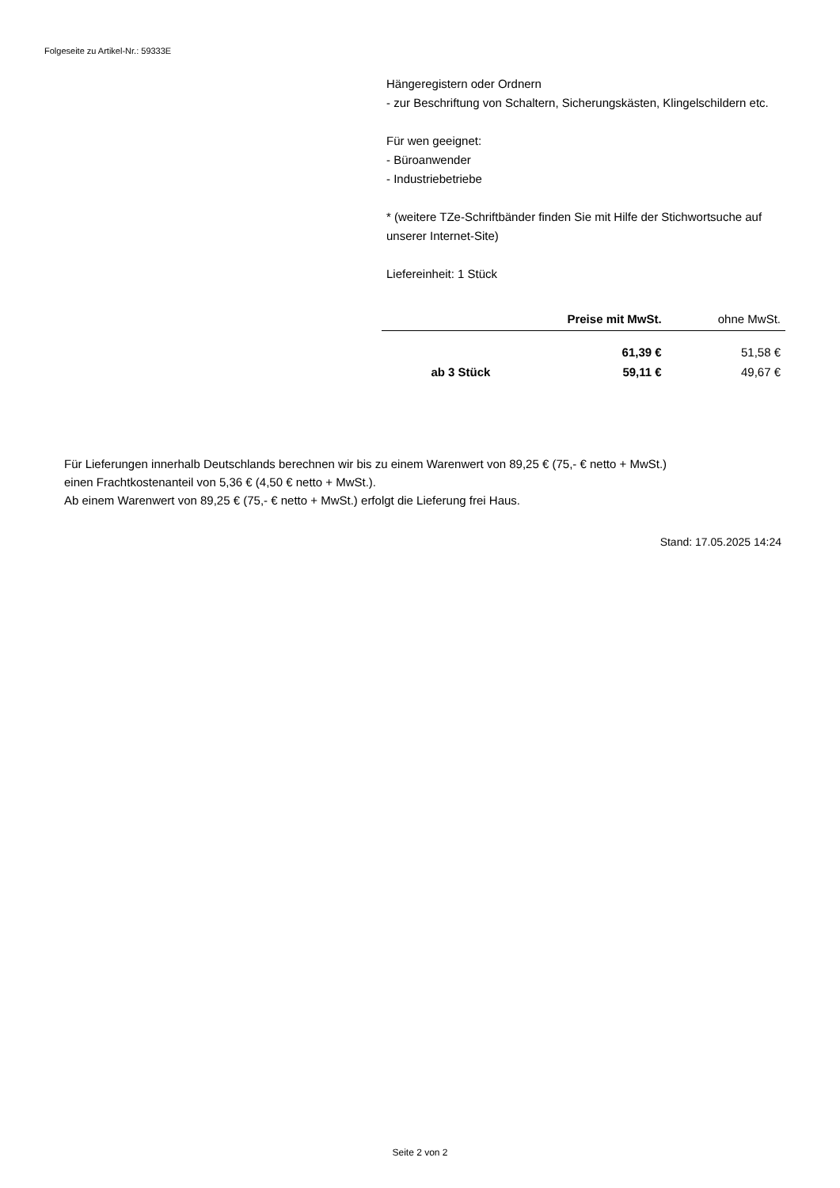Folgeseite zu Artikel-Nr.: 59333E
Hängeregistern oder Ordnern
- zur Beschriftung von Schaltern, Sicherungskästen, Klingelschildern etc.
Für wen geeignet:
- Büroanwender
- Industriebetriebe
* (weitere TZe-Schriftbänder finden Sie mit Hilfe der Stichwortsuche auf unserer Internet-Site)
Liefereinheit: 1 Stück
| | Preise mit MwSt. | ohne MwSt. |
| --- | --- | --- |
| | 61,39 € | 51,58 € |
| ab 3 Stück | 59,11 € | 49,67 € |
Für Lieferungen innerhalb Deutschlands berechnen wir bis zu einem Warenwert von 89,25 € (75,- € netto + MwSt.)
einen Frachtkostenanteil von 5,36 € (4,50 € netto + MwSt.).
Ab einem Warenwert von 89,25 € (75,- € netto + MwSt.) erfolgt die Lieferung frei Haus.
Stand: 17.05.2025 14:24
Seite 2 von 2